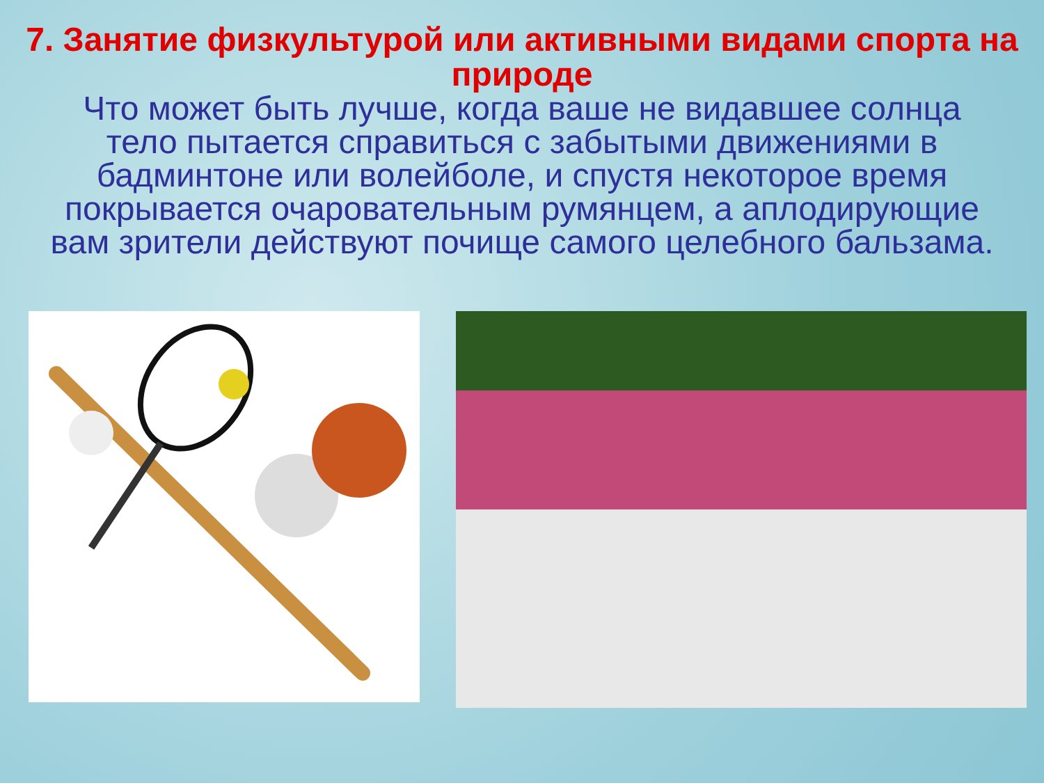7. Занятие физкультурой или активными видами спорта на природе
Что может быть лучше, когда ваше не видавшее солнца тело пытается справиться с забытыми движениями в бадминтоне или волейболе, и спустя некоторое время покрывается очаровательным румянцем, а аплодирующие вам зрители действуют почище самого целебного бальзама.